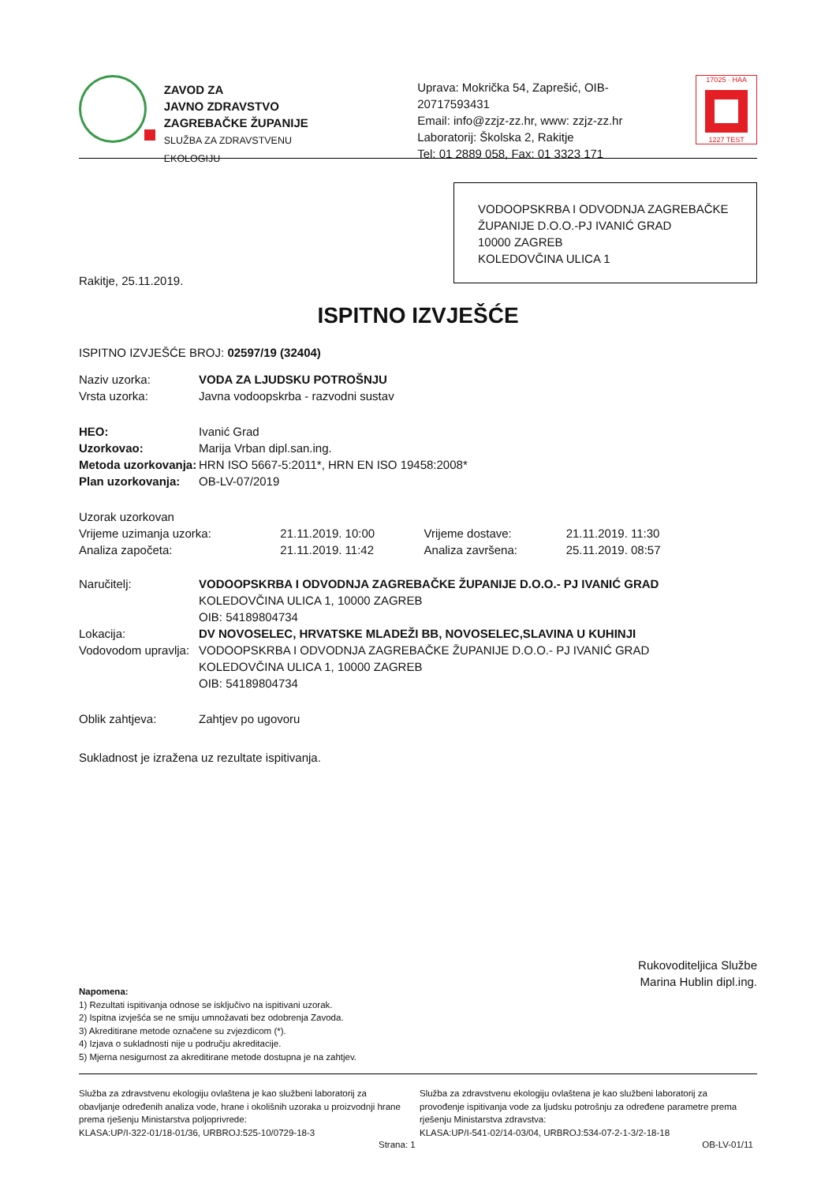ZAVOD ZA
JAVNO ZDRAVSTVO
ZAGREBAČKE ŽUPANIJE
SLUŽBA ZA ZDRAVSTVENU EKOLOGIJU
Uprava: Mokrička 54, Zaprešić, OIB-20717593431
Email: info@zzjz-zz.hr, www: zzjz-zz.hr
Laboratorij: Školska 2, Rakitje
Tel: 01 2889 058, Fax: 01 3323 171
17025 · HAA
1227 TEST
VODOOPSKRBA I ODVODNJA ZAGREBAČKE
ŽUPANIJE D.O.O.-PJ IVANIĆ GRAD
10000 ZAGREB
KOLEDOVČINA ULICA 1
Rakitje, 25.11.2019.
ISPITNO IZVJEŠĆE
ISPITNO IZVJEŠĆE BROJ: 02597/19 (32404)
| Naziv uzorka: | VODA ZA LJUDSKU POTROŠNJU |
| Vrsta uzorka: | Javna vodoopskrba - razvodni sustav |
| HEO: | Ivanić Grad |
| Uzorkovao: | Marija Vrban dipl.san.ing. |
| Metoda uzorkovanja: | HRN ISO 5667-5:2011*, HRN EN ISO 19458:2008* |
| Plan uzorkovanja: | OB-LV-07/2019 |
| Uzorak uzorkovan | | | |
| Vrijeme uzimanja uzorka: | 21.11.2019. 10:00 | Vrijeme dostave: | 21.11.2019. 11:30 |
| Analiza započeta: | 21.11.2019. 11:42 | Analiza završena: | 25.11.2019. 08:57 |
| Naručitelj: | VODOOPSKRBA I ODVODNJA ZAGREBAČKE ŽUPANIJE D.O.O.- PJ IVANIĆ GRAD KOLEDOVČINA ULICA 1, 10000 ZAGREB OIB: 54189804734 |
| Lokacija: | DV NOVOSELEC, HRVATSKE MLADEŽI BB, NOVOSELEC,SLAVINA U KUHINJI |
| Vodovodom upravlja: | VODOOPSKRBA I ODVODNJA ZAGREBAČKE ŽUPANIJE D.O.O.- PJ IVANIĆ GRAD KOLEDOVČINA ULICA 1, 10000 ZAGREB OIB: 54189804734 |
| Oblik zahtjeva: | Zahtjev po ugovoru |
Sukladnost je izražena uz rezultate ispitivanja.
Rukovoditeljica Službe
Marina Hublin dipl.ing.
Napomena:
1) Rezultati ispitivanja odnose se isključivo na ispitivani uzorak.
2) Ispitna izvješća se ne smiju umnožavati bez odobrenja Zavoda.
3) Akreditirane metode označene su zvjezdicom (*).
4) Izjava o sukladnosti nije u području akreditacije.
5) Mjerna nesigurnost za akreditirane metode dostupna je na zahtjev.
Služba za zdravstvenu ekologiju ovlaštena je kao službeni laboratorij za obavljanje određenih analiza vode, hrane i okolišnih uzoraka u proizvodnji hrane prema rješenju Ministarstva poljoprivrede:
KLASA:UP/I-322-01/18-01/36, URBROJ:525-10/0729-18-3
Služba za zdravstvenu ekologiju ovlaštena je kao službeni laboratorij za provođenje ispitivanja vode za ljudsku potrošnju za određene parametre prema rješenju Ministarstva zdravstva:
KLASA:UP/I-541-02/14-03/04, URBROJ:534-07-2-1-3/2-18-18
Strana: 1 OB-LV-01/11